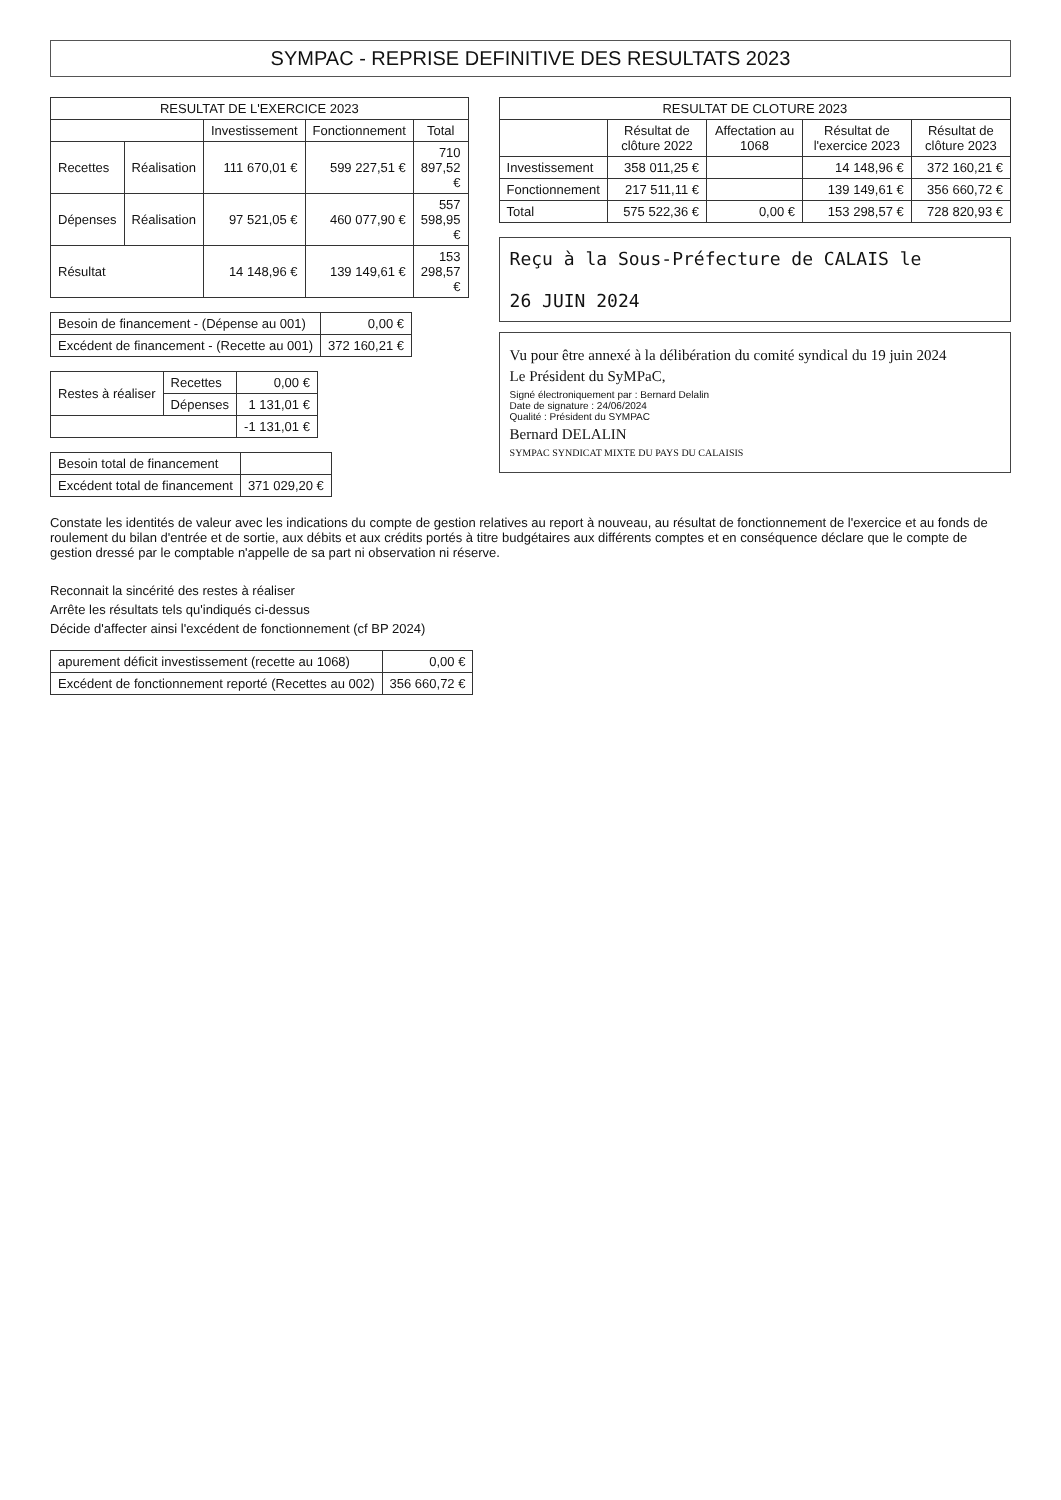SYMPAC - REPRISE DEFINITIVE DES RESULTATS 2023
| RESULTAT DE L'EXERCICE 2023 | | | | |
| --- | --- | --- | --- | --- |
| | | Investissement | Fonctionnement | Total |
| Recettes | Réalisation | 111 670,01 € | 599 227,51 € | 710 897,52 € |
| Dépenses | Réalisation | 97 521,05 € | 460 077,90 € | 557 598,95 € |
| Résultat | | 14 148,96 € | 139 149,61 € | 153 298,57 € |
| Besoin de financement - (Dépense au 001) | 0,00 € |
| Excédent de financement - (Recette au 001) | 372 160,21 € |
| Restes à réaliser | Recettes | 0,00 € |
| | Dépenses | 1 131,01 € |
| | | -1 131,01 € |
| Besoin total de financement | |
| Excédent total de financement | 371 029,20 € |
| RESULTAT DE CLOTURE 2023 | | | | |
| --- | --- | --- | --- | --- |
| | Résultat de clôture 2022 | Affectation au 1068 | Résultat de l'exercice 2023 | Résultat de clôture 2023 |
| Investissement | 358 011,25 € | | 14 148,96 € | 372 160,21 € |
| Fonctionnement | 217 511,11 € | | 139 149,61 € | 356 660,72 € |
| Total | 575 522,36 € | 0,00 € | 153 298,57 € | 728 820,93 € |
Reçu à la Sous-Préfecture de CALAIS le
26 JUIN 2024
Vu pour être annexé à la délibération du comité syndical du 19 juin 2024
Le Président du SyMPaC,
Signé électroniquement par : Bernard Delalin
Date de signature : 24/06/2024
Qualité : Président du SYMPAC
Bernard DELALIN
SYMPAC SYNDICAT MIXTE DU PAYS DU CALAISIS
Constate les identités de valeur avec les indications du compte de gestion relatives au report à nouveau, au résultat de fonctionnement de l'exercice et au fonds de roulement du bilan d'entrée et de sortie, aux débits et aux crédits portés à titre budgétaires aux différents comptes et en conséquence déclare que le compte de gestion dressé par le comptable n'appelle de sa part ni observation ni réserve.
Reconnait la sincérité des restes à réaliser
Arrête les résultats tels qu'indiqués ci-dessus
Décide d'affecter ainsi l'excédent de fonctionnement (cf BP 2024)
| apurement déficit investissement (recette au 1068) | 0,00 € |
| Excédent de fonctionnement reporté (Recettes au 002) | 356 660,72 € |